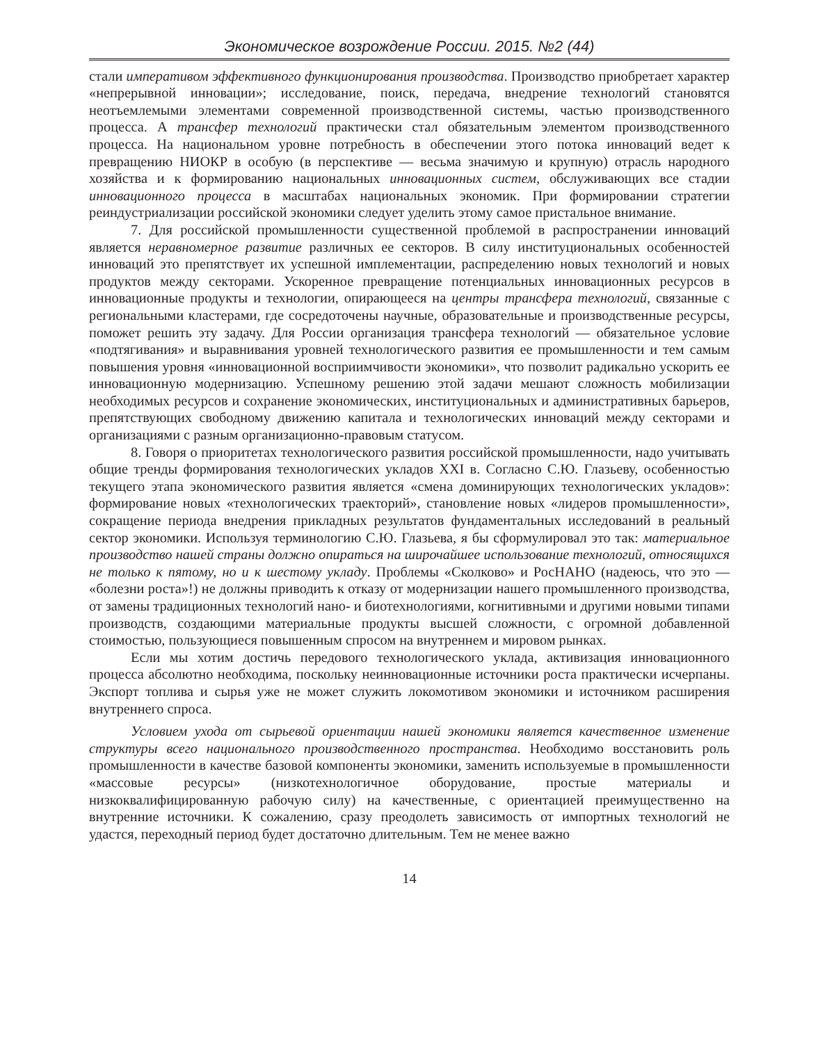Экономическое возрождение России. 2015. №2 (44)
стали императивом эффективного функционирования производства. Производство приобретает характер «непрерывной инновации»; исследование, поиск, передача, внедрение технологий становятся неотъемлемыми элементами современной производственной системы, частью производственного процесса. А трансфер технологий практически стал обязательным элементом производственного процесса. На национальном уровне потребность в обеспечении этого потока инноваций ведет к превращению НИОКР в особую (в перспективе — весьма значимую и крупную) отрасль народного хозяйства и к формированию национальных инновационных систем, обслуживающих все стадии инновационного процесса в масштабах национальных экономик. При формировании стратегии реиндустриализации российской экономики следует уделить этому самое пристальное внимание.
7. Для российской промышленности существенной проблемой в распространении инноваций является неравномерное развитие различных ее секторов. В силу институциональных особенностей инноваций это препятствует их успешной имплементации, распределению новых технологий и новых продуктов между секторами. Ускоренное превращение потенциальных инновационных ресурсов в инновационные продукты и технологии, опирающееся на центры трансфера технологий, связанные с региональными кластерами, где сосредоточены научные, образовательные и производственные ресурсы, поможет решить эту задачу. Для России организация трансфера технологий — обязательное условие «подтягивания» и выравнивания уровней технологического развития ее промышленности и тем самым повышения уровня «инновационной восприимчивости экономики», что позволит радикально ускорить ее инновационную модернизацию. Успешному решению этой задачи мешают сложность мобилизации необходимых ресурсов и сохранение экономических, институциональных и административных барьеров, препятствующих свободному движению капитала и технологических инноваций между секторами и организациями с разным организационно-правовым статусом.
8. Говоря о приоритетах технологического развития российской промышленности, надо учитывать общие тренды формирования технологических укладов XXI в. Согласно С.Ю. Глазьеву, особенностью текущего этапа экономического развития является «смена доминирующих технологических укладов»: формирование новых «технологических траекторий», становление новых «лидеров промышленности», сокращение периода внедрения прикладных результатов фундаментальных исследований в реальный сектор экономики. Используя терминологию С.Ю. Глазьева, я бы сформулировал это так: материальное производство нашей страны должно опираться на широчайшее использование технологий, относящихся не только к пятому, но и к шестому укладу. Проблемы «Сколково» и РосНАНО (надеюсь, что это — «болезни роста»!) не должны приводить к отказу от модернизации нашего промышленного производства, от замены традиционных технологий нано- и биотехнологиями, когнитивными и другими новыми типами производств, создающими материальные продукты высшей сложности, с огромной добавленной стоимостью, пользующиеся повышенным спросом на внутреннем и мировом рынках.
Если мы хотим достичь передового технологического уклада, активизация инновационного процесса абсолютно необходима, поскольку неинновационные источники роста практически исчерпаны. Экспорт топлива и сырья уже не может служить локомотивом экономики и источником расширения внутреннего спроса.
Условием ухода от сырьевой ориентации нашей экономики является качественное изменение структуры всего национального производственного пространства. Необходимо восстановить роль промышленности в качестве базовой компоненты экономики, заменить используемые в промышленности «массовые ресурсы» (низкотехнологичное оборудование, простые материалы и низкоквалифицированную рабочую силу) на качественные, с ориентацией преимущественно на внутренние источники. К сожалению, сразу преодолеть зависимость от импортных технологий не удастся, переходный период будет достаточно длительным. Тем не менее важно
14